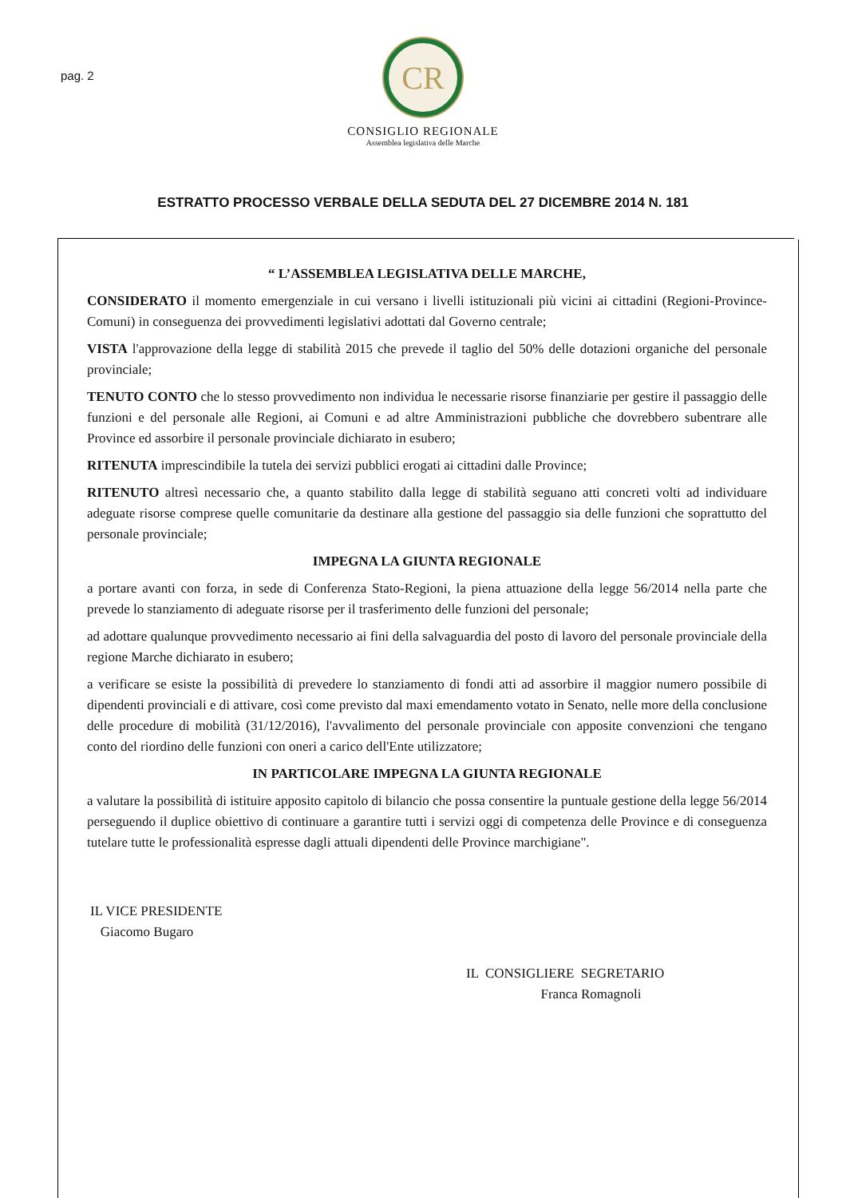pag. 2
CR
CONSIGLIO REGIONALE
Assemblea legislativa delle Marche
ESTRATTO PROCESSO VERBALE DELLA SEDUTA DEL 27 DICEMBRE 2014 N. 181
“ L’ASSEMBLEA LEGISLATIVA DELLE MARCHE,
CONSIDERATO il momento emergenziale in cui versano i livelli istituzionali più vicini ai cittadini (Regioni-Province-Comuni) in conseguenza dei provvedimenti legislativi adottati dal Governo centrale;
VISTA l'approvazione della legge di stabilità 2015 che prevede il taglio del 50% delle dotazioni organiche del personale provinciale;
TENUTO CONTO che lo stesso provvedimento non individua le necessarie risorse finanziarie per gestire il passaggio delle funzioni e del personale alle Regioni, ai Comuni e ad altre Amministrazioni pubbliche che dovrebbero subentrare alle Province ed assorbire il personale provinciale dichiarato in esubero;
RITENUTA imprescindibile la tutela dei servizi pubblici erogati ai cittadini dalle Province;
RITENUTO altresì necessario che, a quanto stabilito dalla legge di stabilità seguano atti concreti volti ad individuare adeguate risorse comprese quelle comunitarie da destinare alla gestione del passaggio sia delle funzioni che soprattutto del personale provinciale;
IMPEGNA LA GIUNTA REGIONALE
a portare avanti con forza, in sede di Conferenza Stato-Regioni, la piena attuazione della legge 56/2014 nella parte che prevede lo stanziamento di adeguate risorse per il trasferimento delle funzioni del personale;
ad adottare qualunque provvedimento necessario ai fini della salvaguardia del posto di lavoro del personale provinciale della regione Marche dichiarato in esubero;
a verificare se esiste la possibilità di prevedere lo stanziamento di fondi atti ad assorbire il maggior numero possibile di dipendenti provinciali e di attivare, così come previsto dal maxi emendamento votato in Senato, nelle more della conclusione delle procedure di mobilità (31/12/2016), l'avvalimento del personale provinciale con apposite convenzioni che tengano conto del riordino delle funzioni con oneri a carico dell'Ente utilizzatore;
IN PARTICOLARE IMPEGNA LA GIUNTA REGIONALE
a valutare la possibilità di istituire apposito capitolo di bilancio che possa consentire la puntuale gestione della legge 56/2014 perseguendo il duplice obiettivo di continuare a garantire tutti i servizi oggi di competenza delle Province e di conseguenza tutelare tutte le professionalità espresse dagli attuali dipendenti delle Province marchigiane".
IL VICE PRESIDENTE
Giacomo Bugaro
IL CONSIGLIERE SEGRETARIO
Franca Romagnoli